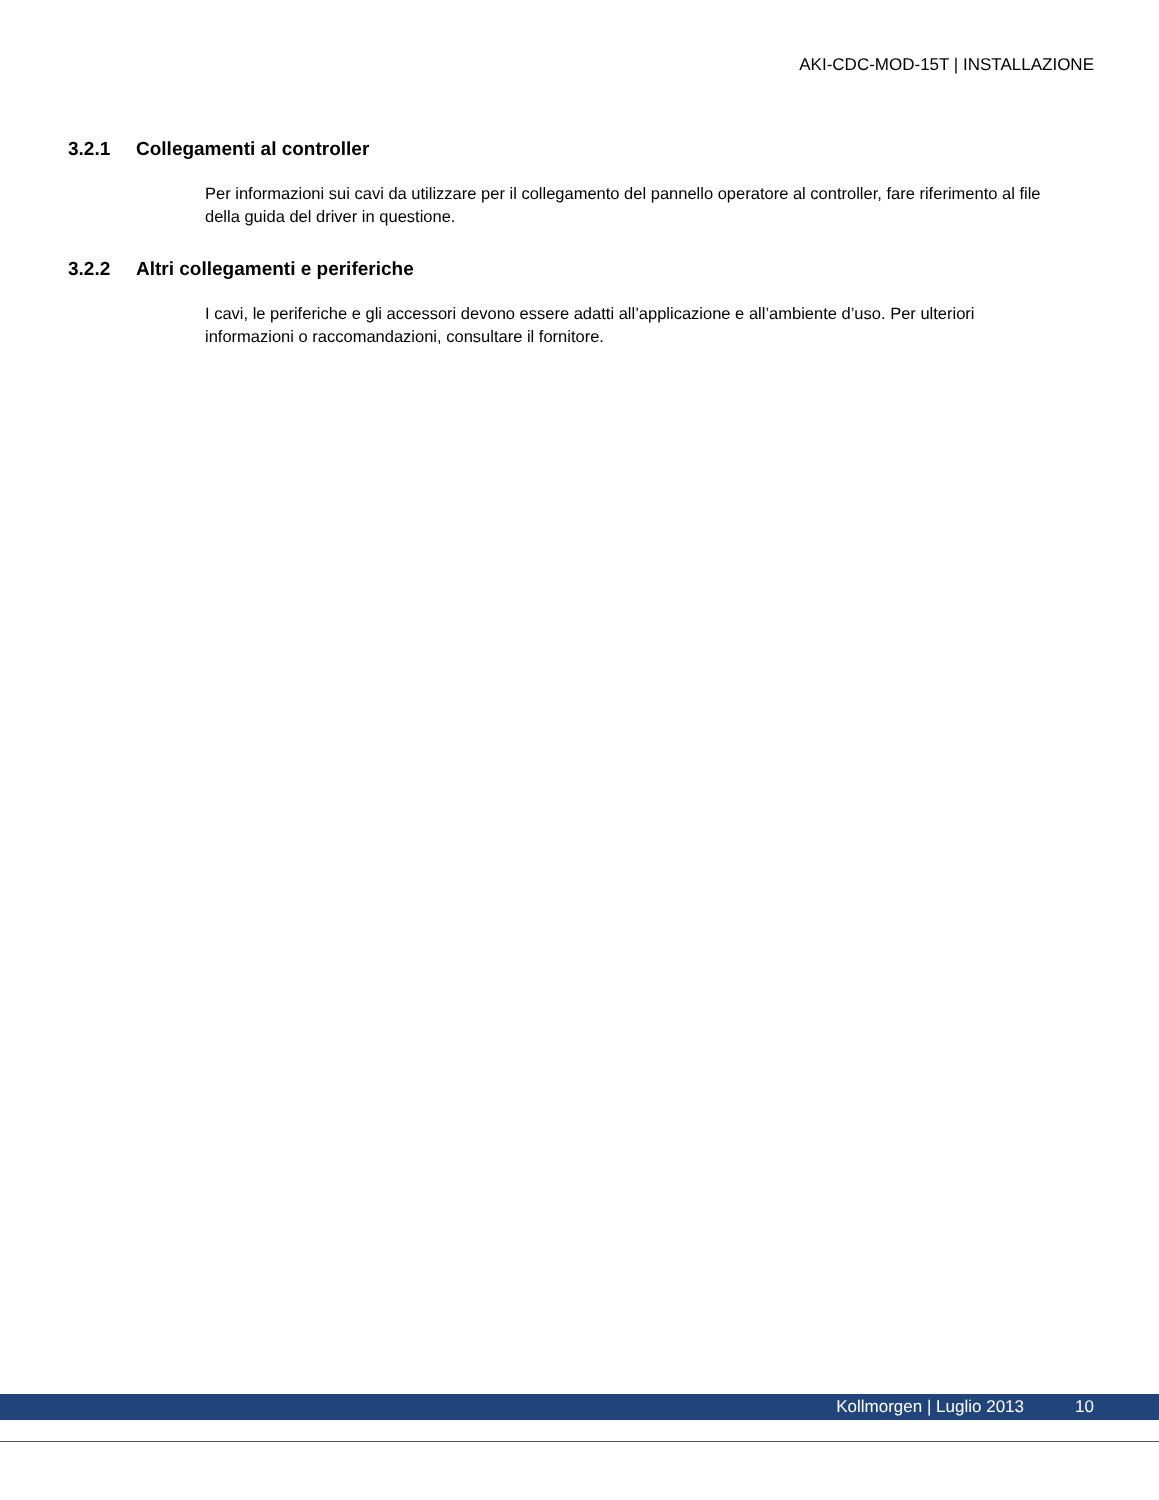AKI-CDC-MOD-15T | INSTALLAZIONE
3.2.1 Collegamenti al controller
Per informazioni sui cavi da utilizzare per il collegamento del pannello operatore al controller, fare riferimento al file della guida del driver in questione.
3.2.2 Altri collegamenti e periferiche
I cavi, le periferiche e gli accessori devono essere adatti all’applicazione e all’ambiente d’uso. Per ulteriori informazioni o raccomandazioni, consultare il fornitore.
Kollmorgen | Luglio 2013 10